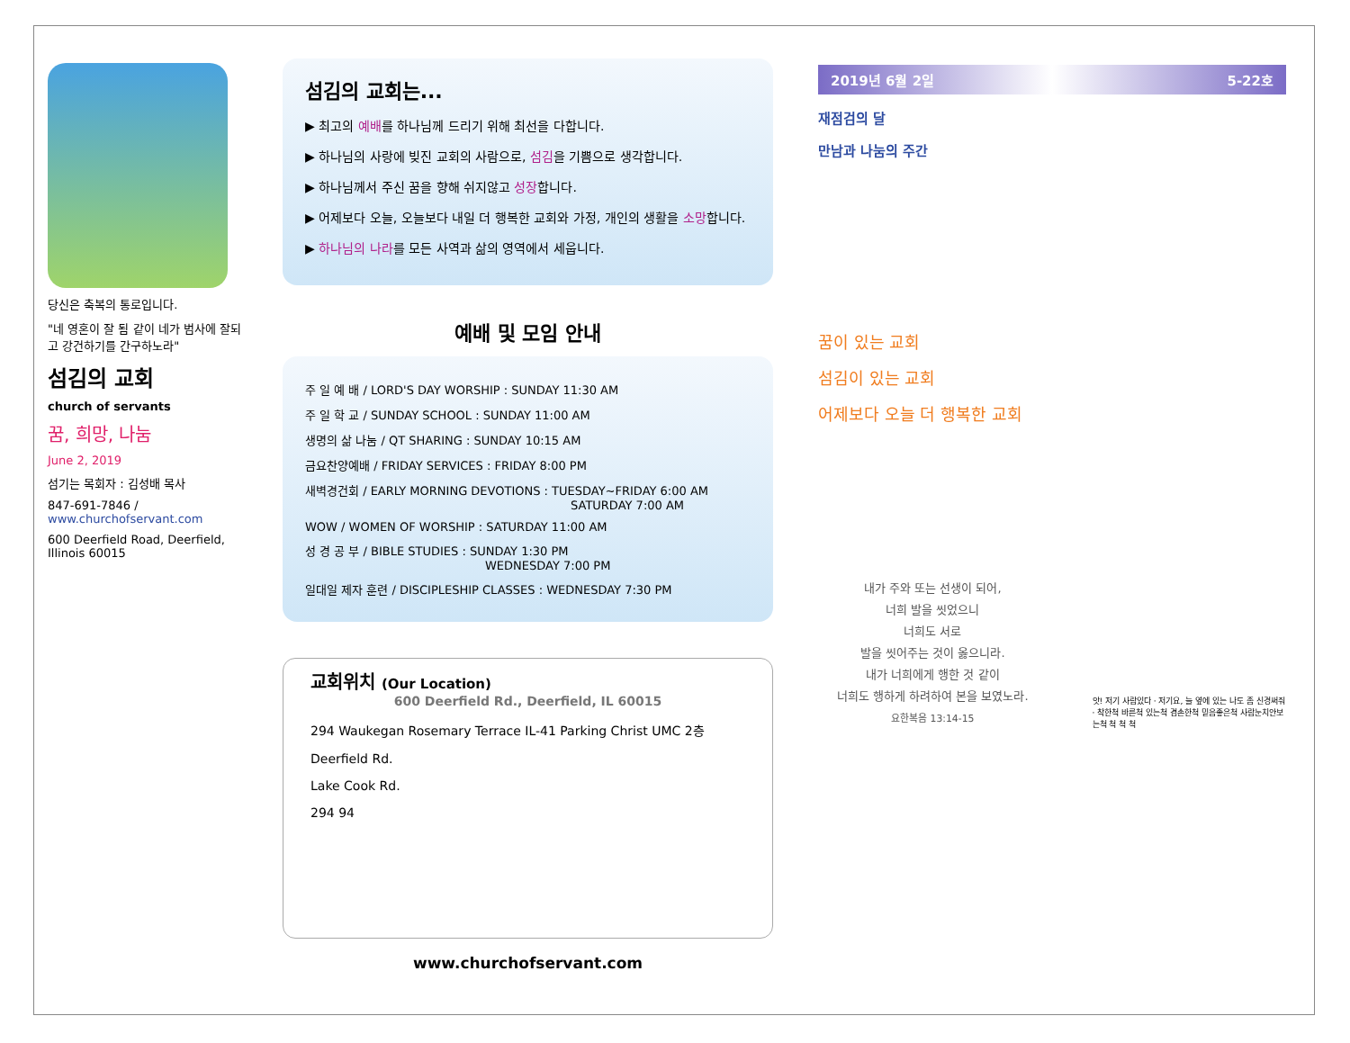당신은 축복의 통로입니다.
"네 영혼이 잘 됨 같이 네가 범사에 잘되고 강건하기를 간구하노라"
섬김의 교회
church of servants
꿈, 희망, 나눔
June 2, 2019
섬기는 목회자 : 김성배 목사
847-691-7846 / www.churchofservant.com
600 Deerfield Road, Deerfield, Illinois 60015
섬김의 교회는...
▶ 최고의 예배를 하나님께 드리기 위해 최선을 다합니다.
▶ 하나님의 사랑에 빚진 교회의 사람으로, 섬김을 기쁨으로 생각합니다.
▶ 하나님께서 주신 꿈을 향해 쉬지않고 성장합니다.
▶ 어제보다 오늘, 오늘보다 내일 더 행복한 교회와 가정, 개인의 생활을 소망합니다.
▶ 하나님의 나라를 모든 사역과 삶의 영역에서 세웁니다.
예배 및 모임 안내
주 일 예 배 / LORD'S DAY WORSHIP : SUNDAY 11:30 AM
주 일 학 교 / SUNDAY SCHOOL : SUNDAY 11:00 AM
생명의 삶 나눔 / QT SHARING : SUNDAY 10:15 AM
금요찬양예배 / FRIDAY SERVICES : FRIDAY 8:00 PM
새벽경건회 / EARLY MORNING DEVOTIONS : TUESDAY~FRIDAY 6:00 AM
SATURDAY 7:00 AM
WOW / WOMEN OF WORSHIP : SATURDAY 11:00 AM
성 경 공 부 / BIBLE STUDIES : SUNDAY 1:30 PM
WEDNESDAY 7:00 PM
일대일 제자 훈련 / DISCIPLESHIP CLASSES : WEDNESDAY 7:30 PM
교회위치 (Our Location)
600 Deerfield Rd., Deerfield, IL 60015
294 Waukegan Rosemary Terrace IL-41 Parking Christ UMC 2층
Deerfield Rd.
Lake Cook Rd.
294 94
www.churchofservant.com
2019년 6월 2일 5-22호
재점검의 달
만남과 나눔의 주간
꿈이 있는 교회
섬김이 있는 교회
어제보다 오늘 더 행복한 교회
내가 주와 또는 선생이 되어,
너희 발을 씻었으니
너희도 서로
발을 씻어주는 것이 옳으니라.
내가 너희에게 행한 것 같이
너희도 행하게 하려하여 본을 보였노라.
요한복음 13:14-15
앗! 저기 사람있다 · 저기요, 늘 옆에 있는 나도 좀 신경써줘 · 착한척 바른척 있는척 겸손한척 믿음좋은척 사람눈치안보는척 척 척 척